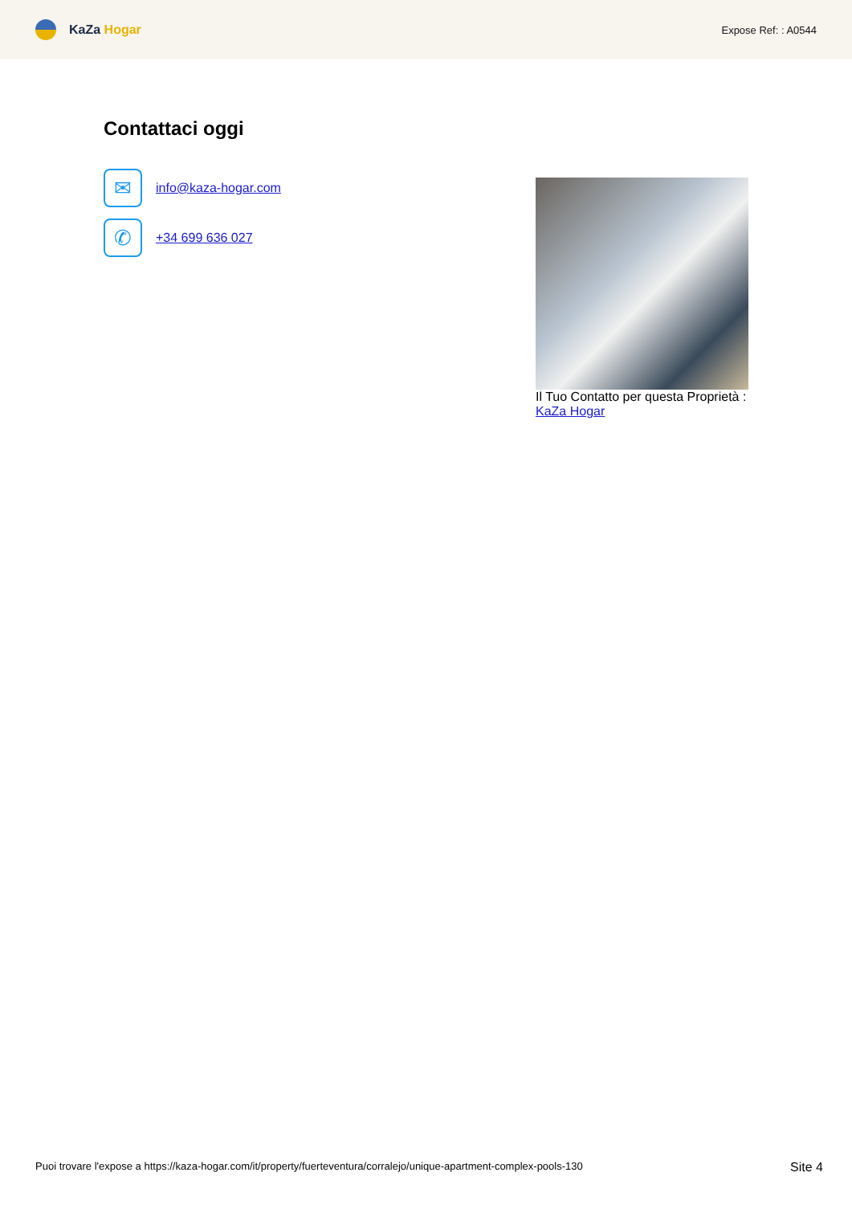KaZa Hogar
Expose Ref: : A0544
Contattaci oggi
✉
info@kaza-hogar.com
✆
+34 699 636 027
Il Tuo Contatto per questa Proprietà :
KaZa Hogar
Puoi trovare l'expose a https://kaza-hogar.com/it/property/fuerteventura/corralejo/unique-apartment-complex-pools-130
Site 4